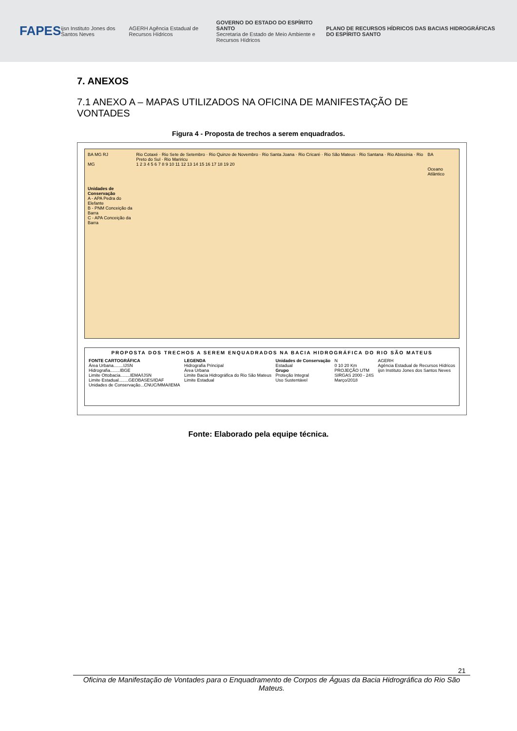FAPES ijsn Instituto Jones dos Santos Neves AGERH Agência Estadual de Recursos Hídricos GOVERNO DO ESTADO DO ESPÍRITO SANTO
Secretaria de Estado de Meio Ambiente e Recursos Hídricos PLANO DE RECURSOS HÍDRICOS DAS BACIAS HIDROGRÁFICAS DO ESPÍRITO SANTO
7. ANEXOS
7.1 ANEXO A – MAPAS UTILIZADOS NA OFICINA DE MANIFESTAÇÃO DE VONTADES
Figura 4 - Proposta de trechos a serem enquadrados.
BA MG RJ
MG
Unidades de Conservação
A - APA Pedra do Elefante
B - PNM Conceição da Barra
C - APA Conceição da Barra
Rio Cotaxé · Rio Sete de Setembro · Rio Quinze de Novembro · Rio Santa Joana · Rio Cricaré · Rio São Mateus · Rio Santana · Rio Abissínia · Rio Preto do Sul · Rio Mariricu
1 2 3 4 5 6 7 8 9 10 11 12 13 14 15 16 17 18 19 20
BA
Oceano Atlântico
PROPOSTA DOS TRECHOS A SEREM ENQUADRADOS NA BACIA HIDROGRÁFICA DO RIO SÃO MATEUS
FONTE CARTOGRÁFICA
Área Urbana........IJSN
Hidrografia........IBGE
Limite Ottobacia........IEMA/IJSN
Limite Estadual........GEOBASES/IDAF
Unidades de Conservação...CNUC/MMA/IEMA
LEGENDA
Hidrografia Principal
Área Urbana
Limite Bacia Hidrográfica do Rio São Mateus
Limite Estadual
Unidades de Conservação
Estadual
Grupo
Proteção Integral
Uso Sustentável
N
0 10 20 Km
PROJEÇÃO UTM
SIRGAS 2000 - 24S
Março/2018
AGERH
Agência Estadual de Recursos Hídricos
ijsn Instituto Jones dos Santos Neves
Fonte: Elaborado pela equipe técnica.
21
Oficina de Manifestação de Vontades para o Enquadramento de Corpos de Águas da Bacia Hidrográfica do Rio São Mateus.